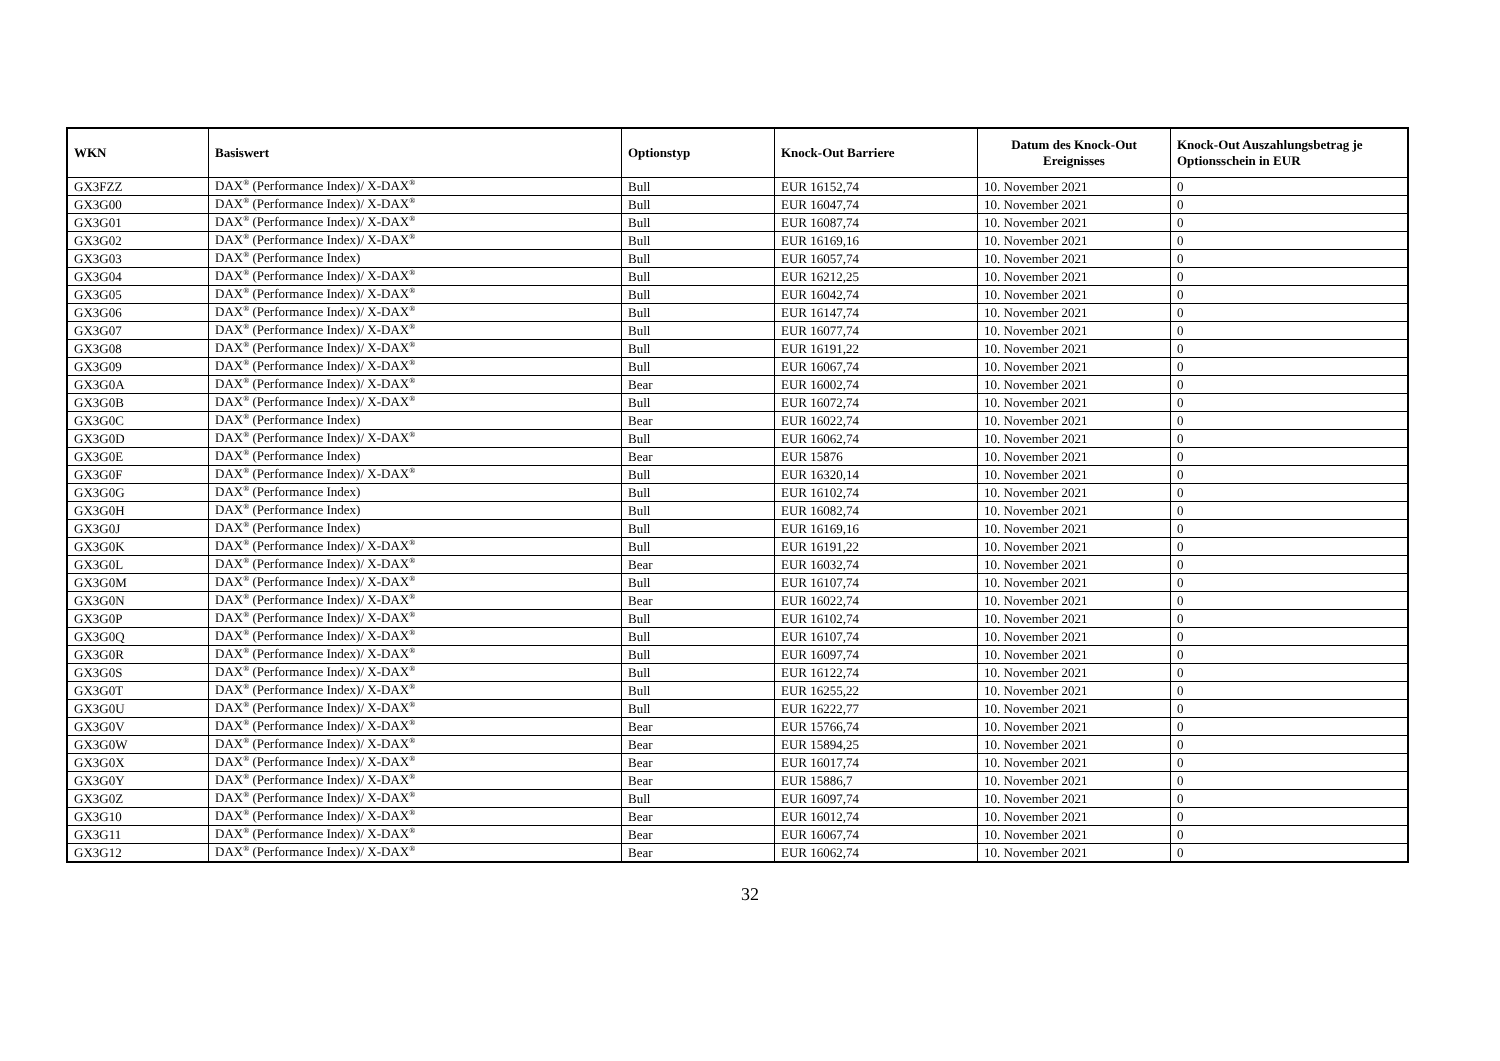| WKN | Basiswert | Optionstyp | Knock-Out Barriere | Datum des Knock-Out Ereignisses | Knock-Out Auszahlungsbetrag je Optionsschein in EUR |
| --- | --- | --- | --- | --- | --- |
| GX3FZZ | DAX<sup>®</sup> (Performance Index)/ X-DAX<sup>®</sup> | Bull | EUR 16152,74 | 10. November 2021 | 0 |
| GX3G00 | DAX<sup>®</sup> (Performance Index)/ X-DAX<sup>®</sup> | Bull | EUR 16047,74 | 10. November 2021 | 0 |
| GX3G01 | DAX<sup>®</sup> (Performance Index)/ X-DAX<sup>®</sup> | Bull | EUR 16087,74 | 10. November 2021 | 0 |
| GX3G02 | DAX<sup>®</sup> (Performance Index)/ X-DAX<sup>®</sup> | Bull | EUR 16169,16 | 10. November 2021 | 0 |
| GX3G03 | DAX<sup>®</sup> (Performance Index) | Bull | EUR 16057,74 | 10. November 2021 | 0 |
| GX3G04 | DAX<sup>®</sup> (Performance Index)/ X-DAX<sup>®</sup> | Bull | EUR 16212,25 | 10. November 2021 | 0 |
| GX3G05 | DAX<sup>®</sup> (Performance Index)/ X-DAX<sup>®</sup> | Bull | EUR 16042,74 | 10. November 2021 | 0 |
| GX3G06 | DAX<sup>®</sup> (Performance Index)/ X-DAX<sup>®</sup> | Bull | EUR 16147,74 | 10. November 2021 | 0 |
| GX3G07 | DAX<sup>®</sup> (Performance Index)/ X-DAX<sup>®</sup> | Bull | EUR 16077,74 | 10. November 2021 | 0 |
| GX3G08 | DAX<sup>®</sup> (Performance Index)/ X-DAX<sup>®</sup> | Bull | EUR 16191,22 | 10. November 2021 | 0 |
| GX3G09 | DAX<sup>®</sup> (Performance Index)/ X-DAX<sup>®</sup> | Bull | EUR 16067,74 | 10. November 2021 | 0 |
| GX3G0A | DAX<sup>®</sup> (Performance Index)/ X-DAX<sup>®</sup> | Bear | EUR 16002,74 | 10. November 2021 | 0 |
| GX3G0B | DAX<sup>®</sup> (Performance Index)/ X-DAX<sup>®</sup> | Bull | EUR 16072,74 | 10. November 2021 | 0 |
| GX3G0C | DAX<sup>®</sup> (Performance Index) | Bear | EUR 16022,74 | 10. November 2021 | 0 |
| GX3G0D | DAX<sup>®</sup> (Performance Index)/ X-DAX<sup>®</sup> | Bull | EUR 16062,74 | 10. November 2021 | 0 |
| GX3G0E | DAX<sup>®</sup> (Performance Index) | Bear | EUR 15876 | 10. November 2021 | 0 |
| GX3G0F | DAX<sup>®</sup> (Performance Index)/ X-DAX<sup>®</sup> | Bull | EUR 16320,14 | 10. November 2021 | 0 |
| GX3G0G | DAX<sup>®</sup> (Performance Index) | Bull | EUR 16102,74 | 10. November 2021 | 0 |
| GX3G0H | DAX<sup>®</sup> (Performance Index) | Bull | EUR 16082,74 | 10. November 2021 | 0 |
| GX3G0J | DAX<sup>®</sup> (Performance Index) | Bull | EUR 16169,16 | 10. November 2021 | 0 |
| GX3G0K | DAX<sup>®</sup> (Performance Index)/ X-DAX<sup>®</sup> | Bull | EUR 16191,22 | 10. November 2021 | 0 |
| GX3G0L | DAX<sup>®</sup> (Performance Index)/ X-DAX<sup>®</sup> | Bear | EUR 16032,74 | 10. November 2021 | 0 |
| GX3G0M | DAX<sup>®</sup> (Performance Index)/ X-DAX<sup>®</sup> | Bull | EUR 16107,74 | 10. November 2021 | 0 |
| GX3G0N | DAX<sup>®</sup> (Performance Index)/ X-DAX<sup>®</sup> | Bear | EUR 16022,74 | 10. November 2021 | 0 |
| GX3G0P | DAX<sup>®</sup> (Performance Index)/ X-DAX<sup>®</sup> | Bull | EUR 16102,74 | 10. November 2021 | 0 |
| GX3G0Q | DAX<sup>®</sup> (Performance Index)/ X-DAX<sup>®</sup> | Bull | EUR 16107,74 | 10. November 2021 | 0 |
| GX3G0R | DAX<sup>®</sup> (Performance Index)/ X-DAX<sup>®</sup> | Bull | EUR 16097,74 | 10. November 2021 | 0 |
| GX3G0S | DAX<sup>®</sup> (Performance Index)/ X-DAX<sup>®</sup> | Bull | EUR 16122,74 | 10. November 2021 | 0 |
| GX3G0T | DAX<sup>®</sup> (Performance Index)/ X-DAX<sup>®</sup> | Bull | EUR 16255,22 | 10. November 2021 | 0 |
| GX3G0U | DAX<sup>®</sup> (Performance Index)/ X-DAX<sup>®</sup> | Bull | EUR 16222,77 | 10. November 2021 | 0 |
| GX3G0V | DAX<sup>®</sup> (Performance Index)/ X-DAX<sup>®</sup> | Bear | EUR 15766,74 | 10. November 2021 | 0 |
| GX3G0W | DAX<sup>®</sup> (Performance Index)/ X-DAX<sup>®</sup> | Bear | EUR 15894,25 | 10. November 2021 | 0 |
| GX3G0X | DAX<sup>®</sup> (Performance Index)/ X-DAX<sup>®</sup> | Bear | EUR 16017,74 | 10. November 2021 | 0 |
| GX3G0Y | DAX<sup>®</sup> (Performance Index)/ X-DAX<sup>®</sup> | Bear | EUR 15886,7 | 10. November 2021 | 0 |
| GX3G0Z | DAX<sup>®</sup> (Performance Index)/ X-DAX<sup>®</sup> | Bull | EUR 16097,74 | 10. November 2021 | 0 |
| GX3G10 | DAX<sup>®</sup> (Performance Index)/ X-DAX<sup>®</sup> | Bear | EUR 16012,74 | 10. November 2021 | 0 |
| GX3G11 | DAX<sup>®</sup> (Performance Index)/ X-DAX<sup>®</sup> | Bear | EUR 16067,74 | 10. November 2021 | 0 |
| GX3G12 | DAX<sup>®</sup> (Performance Index)/ X-DAX<sup>®</sup> | Bear | EUR 16062,74 | 10. November 2021 | 0 |
32